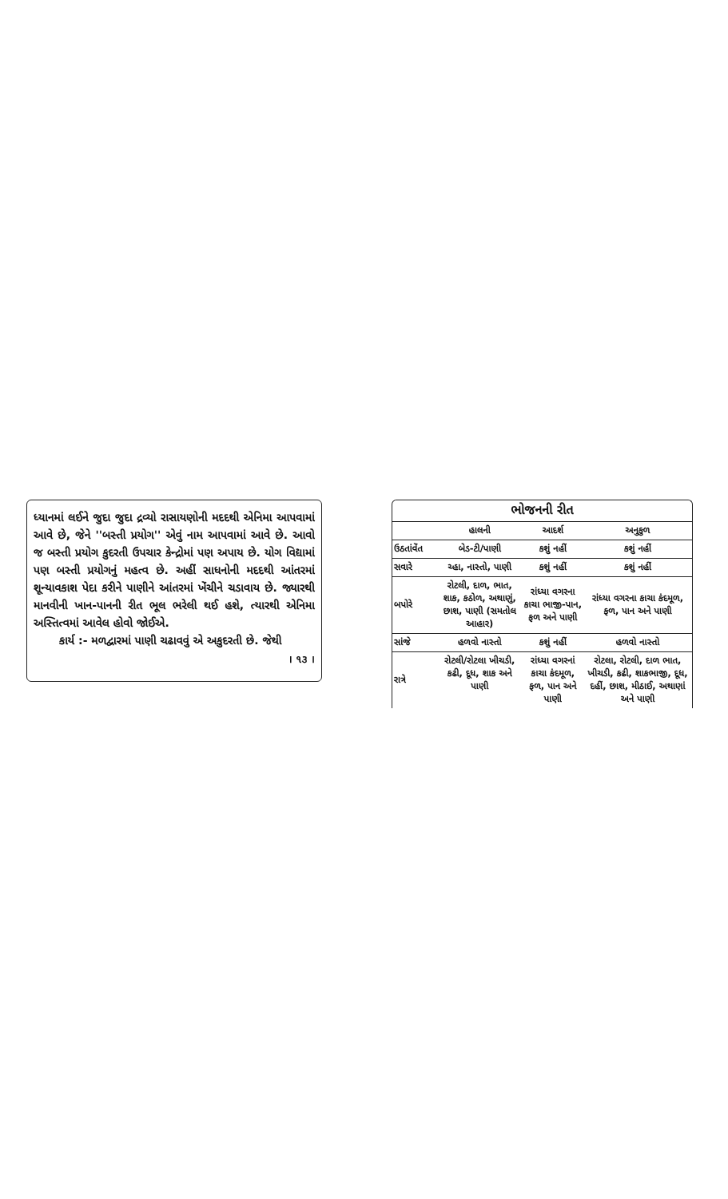ધ્યાનમાં લઈને જુદા જુદા દ્રવ્યો રાસાયણોની મદદથી એનિમા આપવામાં આવે છે, જેને ''બસ્તી પ્રયોગ'' એવું નામ આપવામાં આવે છે. આવો જ બસ્તી પ્રયોગ કુદરતી ઉપચાર કેન્દ્રોમાં પણ અપાય છે. યોગ વિદ્યામાં પણ બસ્તી પ્રયોગનું મહત્વ છે. અહીં સાધનોની મદદથી આંતરમાં શૂન્યાવકાશ પેદા કરીને પાણીને આંતરમાં ખેંચીને ચડાવાય છે. જ્યારથી માનવીની ખાન-પાનની રીત ભૂલ ભરેલી થઈ હશે, ત્યારથી એનિમા અસ્તિત્વમાં આવેલ હોવો જોઈએ.
કાર્ય :- મળદ્વારમાં પાણી ચઢાવવું એ અકુદરતી છે. જેથી
। ૧૩ ।
ભોજનની રીત
| | હાલની | આદર્શ | અનુકુળ |
| --- | --- | --- | --- |
| ઉઠતાંવેંત | બેડ-ટી/પાણી | કશું નહીં | કશું નહીં |
| સવારે | ચ્હા, નાસ્તો, પાણી | કશું નહીં | કશું નહીં |
| બપોરે | રોટલી, દાળ, ભાત, શાક, કઠોળ, અથાણું, છાશ, પાણી (સમતોલ આહાર) | રાંધ્યા વગરના કાચા ભાજી-પાન, ફળ અને પાણી | રાંધ્યા વગરના કાચા કંદમૂળ, ફળ, પાન અને પાણી |
| સાંજે | હળવો નાસ્તો | કશું નહીં | હળવો નાસ્તો |
| રાત્રે | રોટલી/રોટલા ખીચડી, કઢી, દૂધ, શાક અને પાણી | રાંધ્યા વગરનાં કાચા કંદમૂળ, ફળ, પાન અને પાણી | રોટલા, રોટલી, દાળ ભાત, ખીચડી, કઢી, શાકભાજી, દૂધ, દહીં, છાશ, મીઠાઈ, અથાણાં અને પાણી |